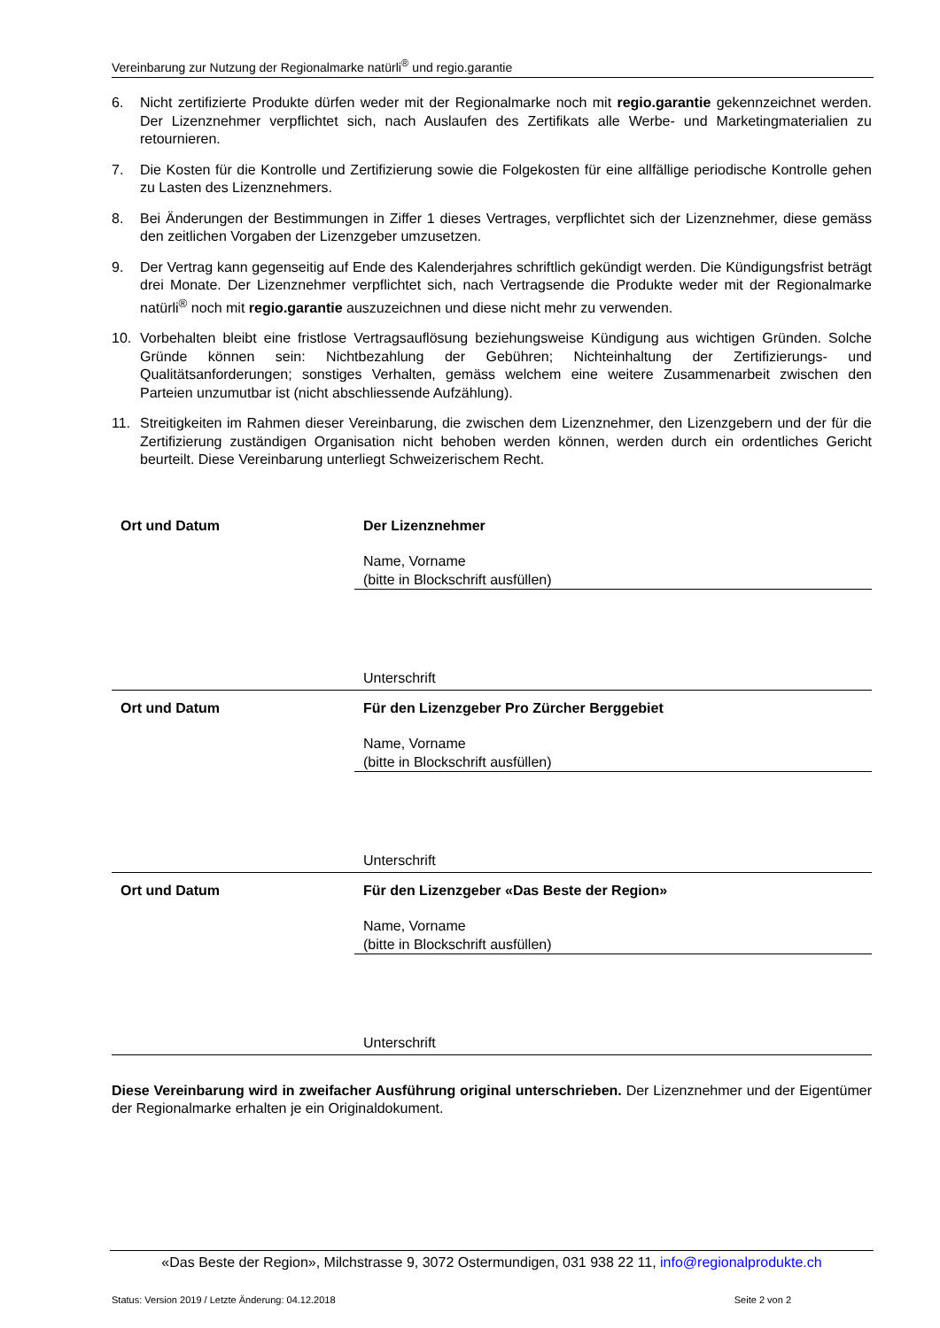Vereinbarung zur Nutzung der Regionalmarke natürli<sup>®</sup> und regio.garantie
6. Nicht zertifizierte Produkte dürfen weder mit der Regionalmarke noch mit regio.garantie gekennzeichnet werden. Der Lizenznehmer verpflichtet sich, nach Auslaufen des Zertifikats alle Werbe- und Marketingmaterialien zu retournieren.
7. Die Kosten für die Kontrolle und Zertifizierung sowie die Folgekosten für eine allfällige periodische Kontrolle gehen zu Lasten des Lizenznehmers.
8. Bei Änderungen der Bestimmungen in Ziffer 1 dieses Vertrages, verpflichtet sich der Lizenznehmer, diese gemäss den zeitlichen Vorgaben der Lizenzgeber umzusetzen.
9. Der Vertrag kann gegenseitig auf Ende des Kalenderjahres schriftlich gekündigt werden. Die Kündigungsfrist beträgt drei Monate. Der Lizenznehmer verpflichtet sich, nach Vertragsende die Produkte weder mit der Regionalmarke natürli<sup>®</sup> noch mit regio.garantie auszuzeichnen und diese nicht mehr zu verwenden.
10. Vorbehalten bleibt eine fristlose Vertragsauflösung beziehungsweise Kündigung aus wichtigen Gründen. Solche Gründe können sein: Nichtbezahlung der Gebühren; Nichteinhaltung der Zertifizierungs- und Qualitätsanforderungen; sonstiges Verhalten, gemäss welchem eine weitere Zusammenarbeit zwischen den Parteien unzumutbar ist (nicht abschliessende Aufzählung).
11. Streitigkeiten im Rahmen dieser Vereinbarung, die zwischen dem Lizenznehmer, den Lizenzgebern und der für die Zertifizierung zuständigen Organisation nicht behoben werden können, werden durch ein ordentliches Gericht beurteilt. Diese Vereinbarung unterliegt Schweizerischem Recht.
Ort und Datum Der Lizenznehmer
Name, Vorname
(bitte in Blockschrift ausfüllen)
Unterschrift
Ort und Datum Für den Lizenzgeber Pro Zürcher Berggebiet
Name, Vorname
(bitte in Blockschrift ausfüllen)
Unterschrift
Ort und Datum Für den Lizenzgeber «Das Beste der Region»
Name, Vorname
(bitte in Blockschrift ausfüllen)
Unterschrift
Diese Vereinbarung wird in zweifacher Ausführung original unterschrieben. Der Lizenznehmer und der Eigentümer der Regionalmarke erhalten je ein Originaldokument.
«Das Beste der Region», Milchstrasse 9, 3072 Ostermundigen, 031 938 22 11, info@regionalprodukte.ch
Status: Version 2019 / Letzte Änderung: 04.12.2018 Seite 2 von 2